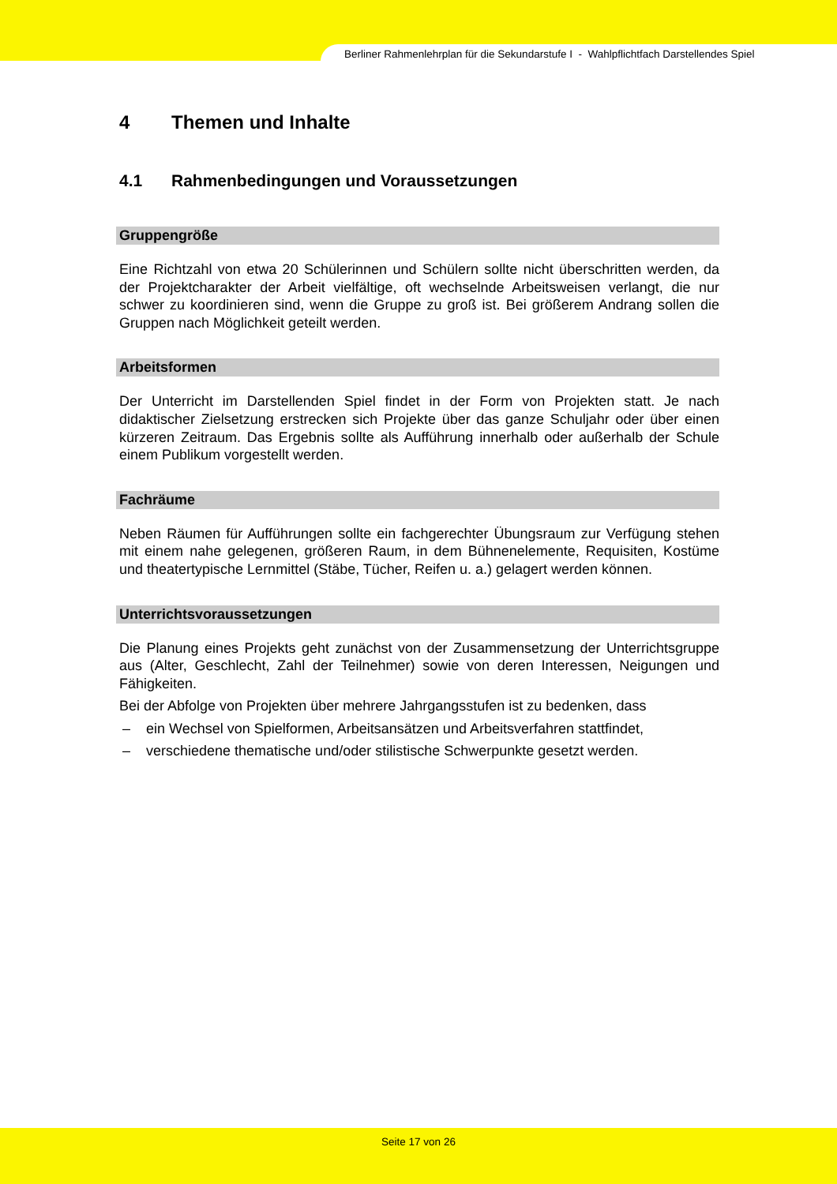Berliner Rahmenlehrplan für die Sekundarstufe I - Wahlpflichtfach Darstellendes Spiel
4 Themen und Inhalte
4.1 Rahmenbedingungen und Voraussetzungen
Gruppengröße
Eine Richtzahl von etwa 20 Schülerinnen und Schülern sollte nicht überschritten werden, da der Projektcharakter der Arbeit vielfältige, oft wechselnde Arbeitsweisen verlangt, die nur schwer zu koordinieren sind, wenn die Gruppe zu groß ist. Bei größerem Andrang sollen die Gruppen nach Möglichkeit geteilt werden.
Arbeitsformen
Der Unterricht im Darstellenden Spiel findet in der Form von Projekten statt. Je nach didaktischer Zielsetzung erstrecken sich Projekte über das ganze Schuljahr oder über einen kürzeren Zeitraum. Das Ergebnis sollte als Aufführung innerhalb oder außerhalb der Schule einem Publikum vorgestellt werden.
Fachräume
Neben Räumen für Aufführungen sollte ein fachgerechter Übungsraum zur Verfügung stehen mit einem nahe gelegenen, größeren Raum, in dem Bühnenelemente, Requisiten, Kostüme und theatertypische Lernmittel (Stäbe, Tücher, Reifen u. a.) gelagert werden können.
Unterrichtsvoraussetzungen
Die Planung eines Projekts geht zunächst von der Zusammensetzung der Unterrichtsgruppe aus (Alter, Geschlecht, Zahl der Teilnehmer) sowie von deren Interessen, Neigungen und Fähigkeiten.
Bei der Abfolge von Projekten über mehrere Jahrgangsstufen ist zu bedenken, dass
– ein Wechsel von Spielformen, Arbeitsansätzen und Arbeitsverfahren stattfindet,
– verschiedene thematische und/oder stilistische Schwerpunkte gesetzt werden.
Seite 17 von 26